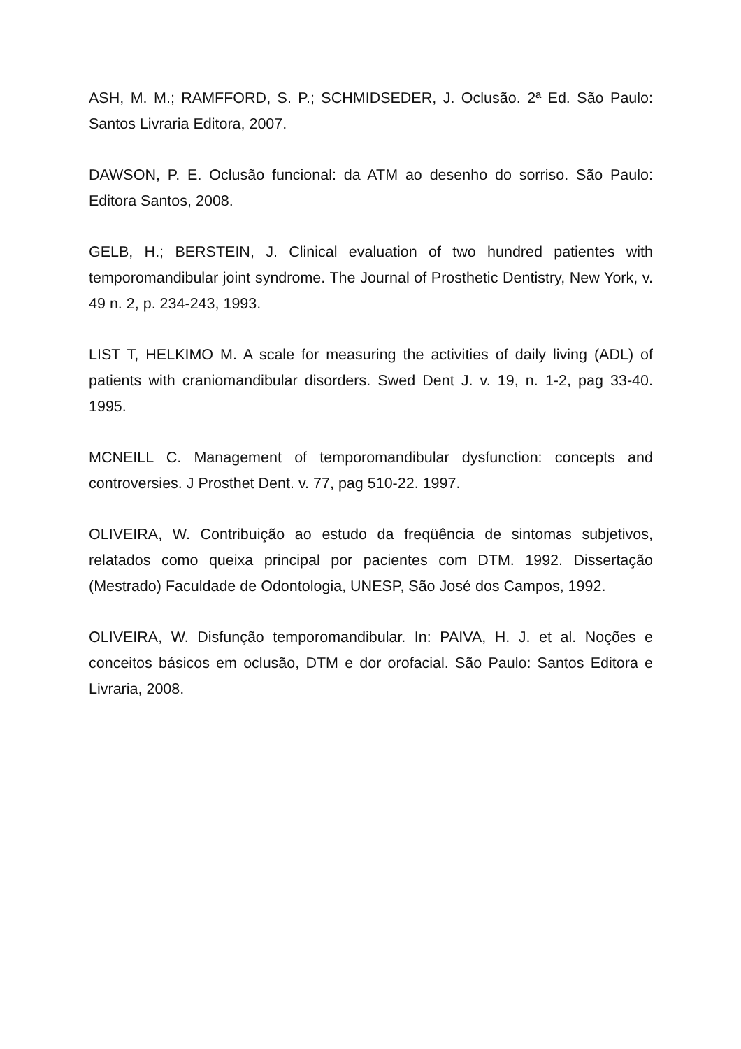ASH, M. M.; RAMFFORD, S. P.; SCHMIDSEDER, J. Oclusão. 2ª Ed. São Paulo: Santos Livraria Editora, 2007.
DAWSON, P. E. Oclusão funcional: da ATM ao desenho do sorriso. São Paulo: Editora Santos, 2008.
GELB, H.; BERSTEIN, J. Clinical evaluation of two hundred patientes with temporomandibular joint syndrome. The Journal of Prosthetic Dentistry, New York, v. 49 n. 2, p. 234-243, 1993.
LIST T, HELKIMO M. A scale for measuring the activities of daily living (ADL) of patients with craniomandibular disorders. Swed Dent J. v. 19, n. 1-2, pag 33-40. 1995.
MCNEILL C. Management of temporomandibular dysfunction: concepts and controversies. J Prosthet Dent. v. 77, pag 510-22. 1997.
OLIVEIRA, W. Contribuição ao estudo da freqüência de sintomas subjetivos, relatados como queixa principal por pacientes com DTM. 1992. Dissertação (Mestrado) Faculdade de Odontologia, UNESP, São José dos Campos, 1992.
OLIVEIRA, W. Disfunção temporomandibular. In: PAIVA, H. J. et al. Noções e conceitos básicos em oclusão, DTM e dor orofacial. São Paulo: Santos Editora e Livraria, 2008.